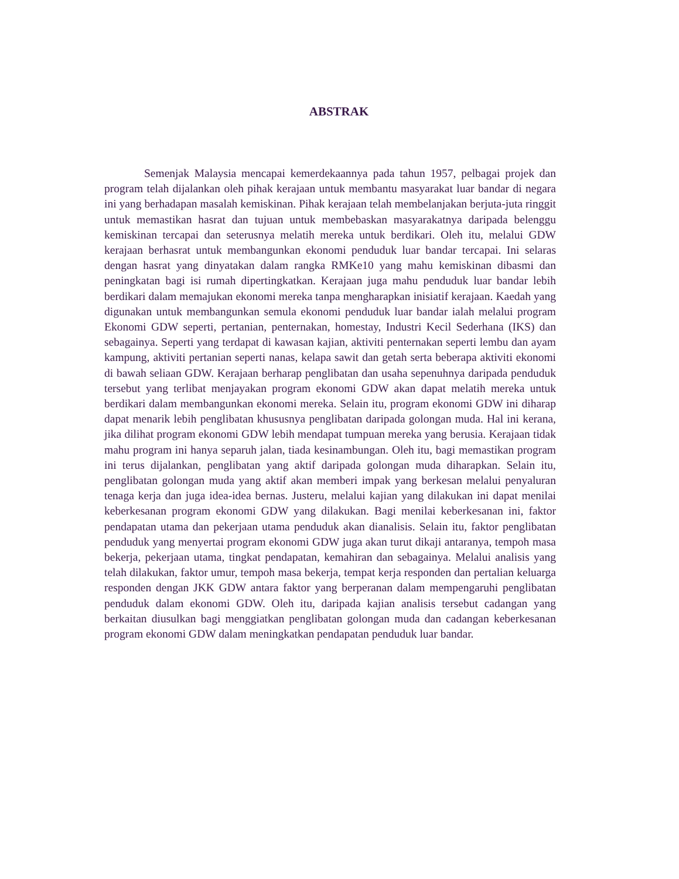ABSTRAK
Semenjak Malaysia mencapai kemerdekaannya pada tahun 1957, pelbagai projek dan program telah dijalankan oleh pihak kerajaan untuk membantu masyarakat luar bandar di negara ini yang berhadapan masalah kemiskinan. Pihak kerajaan telah membelanjakan berjuta-juta ringgit untuk memastikan hasrat dan tujuan untuk membebaskan masyarakatnya daripada belenggu kemiskinan tercapai dan seterusnya melatih mereka untuk berdikari. Oleh itu, melalui GDW kerajaan berhasrat untuk membangunkan ekonomi penduduk luar bandar tercapai. Ini selaras dengan hasrat yang dinyatakan dalam rangka RMKe10 yang mahu kemiskinan dibasmi dan peningkatan bagi isi rumah dipertingkatkan. Kerajaan juga mahu penduduk luar bandar lebih berdikari dalam memajukan ekonomi mereka tanpa mengharapkan inisiatif kerajaan. Kaedah yang digunakan untuk membangunkan semula ekonomi penduduk luar bandar ialah melalui program Ekonomi GDW seperti, pertanian, penternakan, homestay, Industri Kecil Sederhana (IKS) dan sebagainya. Seperti yang terdapat di kawasan kajian, aktiviti penternakan seperti lembu dan ayam kampung, aktiviti pertanian seperti nanas, kelapa sawit dan getah serta beberapa aktiviti ekonomi di bawah seliaan GDW. Kerajaan berharap penglibatan dan usaha sepenuhnya daripada penduduk tersebut yang terlibat menjayakan program ekonomi GDW akan dapat melatih mereka untuk berdikari dalam membangunkan ekonomi mereka. Selain itu, program ekonomi GDW ini diharap dapat menarik lebih penglibatan khususnya penglibatan daripada golongan muda. Hal ini kerana, jika dilihat program ekonomi GDW lebih mendapat tumpuan mereka yang berusia. Kerajaan tidak mahu program ini hanya separuh jalan, tiada kesinambungan. Oleh itu, bagi memastikan program ini terus dijalankan, penglibatan yang aktif daripada golongan muda diharapkan. Selain itu, penglibatan golongan muda yang aktif akan memberi impak yang berkesan melalui penyaluran tenaga kerja dan juga idea-idea bernas. Justeru, melalui kajian yang dilakukan ini dapat menilai keberkesanan program ekonomi GDW yang dilakukan. Bagi menilai keberkesanan ini, faktor pendapatan utama dan pekerjaan utama penduduk akan dianalisis. Selain itu, faktor penglibatan penduduk yang menyertai program ekonomi GDW juga akan turut dikaji antaranya, tempoh masa bekerja, pekerjaan utama, tingkat pendapatan, kemahiran dan sebagainya. Melalui analisis yang telah dilakukan, faktor umur, tempoh masa bekerja, tempat kerja responden dan pertalian keluarga responden dengan JKK GDW antara faktor yang berperanan dalam mempengaruhi penglibatan penduduk dalam ekonomi GDW. Oleh itu, daripada kajian analisis tersebut cadangan yang berkaitan diusulkan bagi menggiatkan penglibatan golongan muda dan cadangan keberkesanan program ekonomi GDW dalam meningkatkan pendapatan penduduk luar bandar.